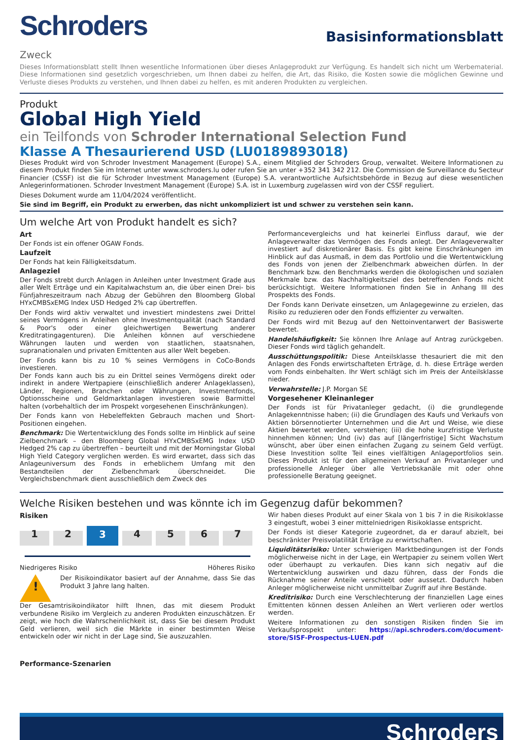Schroders
Basisinformationsblatt
Zweck
Dieses Informationsblatt stellt Ihnen wesentliche Informationen über dieses Anlageprodukt zur Verfügung. Es handelt sich nicht um Werbematerial. Diese Informationen sind gesetzlich vorgeschrieben, um Ihnen dabei zu helfen, die Art, das Risiko, die Kosten sowie die möglichen Gewinne und Verluste dieses Produkts zu verstehen, und Ihnen dabei zu helfen, es mit anderen Produkten zu vergleichen.
Produkt
Global High Yield
ein Teilfonds von Schroder International Selection Fund
Klasse A Thesaurierend USD (LU0189893018)
Dieses Produkt wird von Schroder Investment Management (Europe) S.A., einem Mitglied der Schroders Group, verwaltet. Weitere Informationen zu diesem Produkt finden Sie im Internet unter www.schroders.lu oder rufen Sie an unter +352 341 342 212. Die Commission de Surveillance du Secteur Financier (CSSF) ist die für Schroder Investment Management (Europe) S.A. verantwortliche Aufsichtsbehörde in Bezug auf diese wesentlichen Anlegerinformationen. Schroder Investment Management (Europe) S.A. ist in Luxemburg zugelassen wird von der CSSF reguliert.
Dieses Dokument wurde am 11/04/2024 veröffentlicht.
Sie sind im Begriff, ein Produkt zu erwerben, das nicht unkompliziert ist und schwer zu verstehen sein kann.
Um welche Art von Produkt handelt es sich?
Art
Der Fonds ist ein offener OGAW Fonds.
Laufzeit
Der Fonds hat kein Fälligkeitsdatum.
Anlageziel
Der Fonds strebt durch Anlagen in Anleihen unter Investment Grade aus aller Welt Erträge und ein Kapitalwachstum an, die über einen Drei- bis Fünfjahreszeitraum nach Abzug der Gebühren den Bloomberg Global HYxCMBSxEMG Index USD Hedged 2% cap übertreffen.
Der Fonds wird aktiv verwaltet und investiert mindestens zwei Drittel seines Vermögens in Anleihen ohne Investmentqualität (nach Standard & Poor's oder einer gleichwertigen Bewertung anderer Kreditratingagenturen). Die Anleihen können auf verschiedene Währungen lauten und werden von staatlichen, staatsnahen, supranationalen und privaten Emittenten aus aller Welt begeben.
Der Fonds kann bis zu 10 % seines Vermögens in CoCo-Bonds investieren.
Der Fonds kann auch bis zu ein Drittel seines Vermögens direkt oder indirekt in andere Wertpapiere (einschließlich anderer Anlageklassen), Länder, Regionen, Branchen oder Währungen, Investmentfonds, Optionsscheine und Geldmarktanlagen investieren sowie Barmittel halten (vorbehaltlich der im Prospekt vorgesehenen Einschränkungen).
Der Fonds kann von Hebeleffekten Gebrauch machen und Short-Positionen eingehen.
Benchmark: Die Wertentwicklung des Fonds sollte im Hinblick auf seine Zielbenchmark – den Bloomberg Global HYxCMBSxEMG Index USD Hedged 2% cap zu übertreffen – beurteilt und mit der Morningstar Global High Yield Category verglichen werden. Es wird erwartet, dass sich das Anlageuniversum des Fonds in erheblichem Umfang mit den Bestandteilen der Zielbenchmark überschneidet. Die Vergleichsbenchmark dient ausschließlich dem Zweck des
Performancevergleichs und hat keinerlei Einfluss darauf, wie der Anlageverwalter das Vermögen des Fonds anlegt. Der Anlageverwalter investiert auf diskretionärer Basis. Es gibt keine Einschränkungen im Hinblick auf das Ausmaß, in dem das Portfolio und die Wertentwicklung des Fonds von jenen der Zielbenchmark abweichen dürfen. In der Benchmark bzw. den Benchmarks werden die ökologischen und sozialen Merkmale bzw. das Nachhaltigkeitsziel des betreffenden Fonds nicht berücksichtigt. Weitere Informationen finden Sie in Anhang III des Prospekts des Fonds.
Der Fonds kann Derivate einsetzen, um Anlagegewinne zu erzielen, das Risiko zu reduzieren oder den Fonds effizienter zu verwalten.
Der Fonds wird mit Bezug auf den Nettoinventarwert der Basiswerte bewertet.
Handelshäufigkeit: Sie können Ihre Anlage auf Antrag zurückgeben. Dieser Fonds wird täglich gehandelt.
Ausschüttungspolitik: Diese Anteilsklasse thesauriert die mit den Anlagen des Fonds erwirtschafteten Erträge, d. h. diese Erträge werden vom Fonds einbehalten. Ihr Wert schlägt sich im Preis der Anteilsklasse nieder.
Verwahrstelle: J.P. Morgan SE
Vorgesehener Kleinanleger
Der Fonds ist für Privatanleger gedacht, (i) die grundlegende Anlagekenntnisse haben; (ii) die Grundlagen des Kaufs und Verkaufs von Aktien börsennotierter Unternehmen und die Art und Weise, wie diese Aktien bewertet werden, verstehen; (iii) die hohe kurzfristige Verluste hinnehmen können; Und (iv) das auf [längerfristige] Sicht Wachstum wünscht, aber über einen einfachen Zugang zu seinem Geld verfügt. Diese Investition sollte Teil eines vielfältigen Anlageportfolios sein. Dieses Produkt ist für den allgemeinen Verkauf an Privatanleger und professionelle Anleger über alle Vertriebskanäle mit oder ohne professionelle Beratung geeignet.
Welche Risiken bestehen und was könnte ich im Gegenzug dafür bekommen?
Risiken
1
2
3
4
5
6
7
Niedrigeres Risiko Höheres Risiko
!
Der Risikoindikator basiert auf der Annahme, dass Sie das Produkt 3 Jahre lang halten.
Der Gesamtrisikoindikator hilft Ihnen, das mit diesem Produkt verbundene Risiko im Vergleich zu anderen Produkten einzuschätzen. Er zeigt, wie hoch die Wahrscheinlichkeit ist, dass Sie bei diesem Produkt Geld verlieren, weil sich die Märkte in einer bestimmten Weise entwickeln oder wir nicht in der Lage sind, Sie auszuzahlen.
Performance-Szenarien
Wir haben dieses Produkt auf einer Skala von 1 bis 7 in die Risikoklasse 3 eingestuft, wobei 3 einer mittelniedrigen Risikoklasse entspricht.
Der Fonds ist dieser Kategorie zugeordnet, da er darauf abzielt, bei beschränkter Preisvolatilität Erträge zu erwirtschaften.
Liquiditätsrisiko: Unter schwierigen Marktbedingungen ist der Fonds möglicherweise nicht in der Lage, ein Wertpapier zu seinem vollen Wert oder überhaupt zu verkaufen. Dies kann sich negativ auf die Wertentwicklung auswirken und dazu führen, dass der Fonds die Rücknahme seiner Anteile verschiebt oder aussetzt. Dadurch haben Anleger möglicherweise nicht unmittelbar Zugriff auf ihre Bestände.
Kreditrisiko: Durch eine Verschlechterung der finanziellen Lage eines Emittenten können dessen Anleihen an Wert verlieren oder wertlos werden.
Weitere Informationen zu den sonstigen Risiken finden Sie im Verkaufsprospekt unter: https://api.schroders.com/document-store/SISF-Prospectus-LUEN.pdf
Schroders